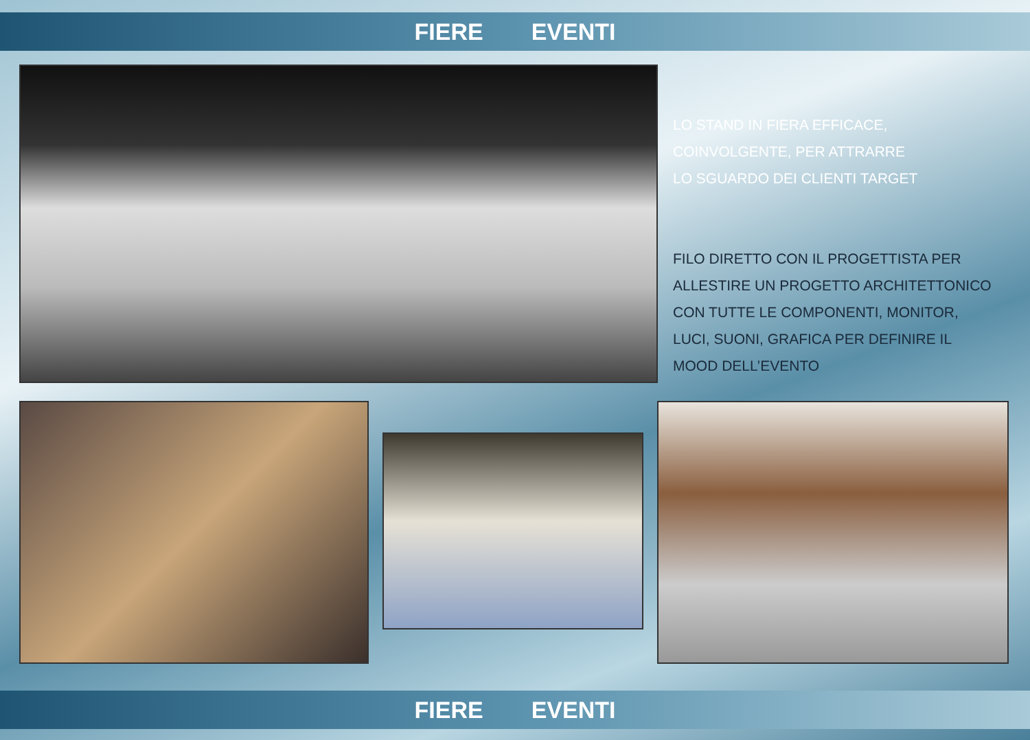FIERE EVENTI
LO STAND IN FIERA EFFICACE,
COINVOLGENTE, PER ATTRARRE
LO SGUARDO DEI CLIENTI TARGET
FILO DIRETTO CON IL PROGETTISTA PER
ALLESTIRE UN PROGETTO ARCHITETTONICO
CON TUTTE LE COMPONENTI, MONITOR,
LUCI, SUONI, GRAFICA PER DEFINIRE IL
MOOD DELL’EVENTO
FIERE EVENTI